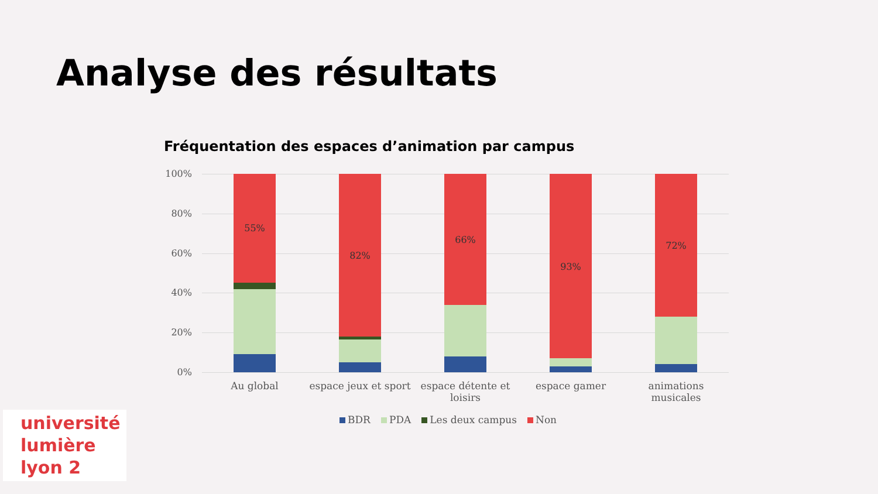Analyse des résultats
Fréquentation des espaces d’animation par campus
100%
80%
60%
40%
20%
0%
55%
82%
66%
93%
72%
Au global
espace jeux et sport
espace détente et loisirs
espace gamer
animations musicales
BDR PDA Les deux campus Non
université
lumière
lyon 2